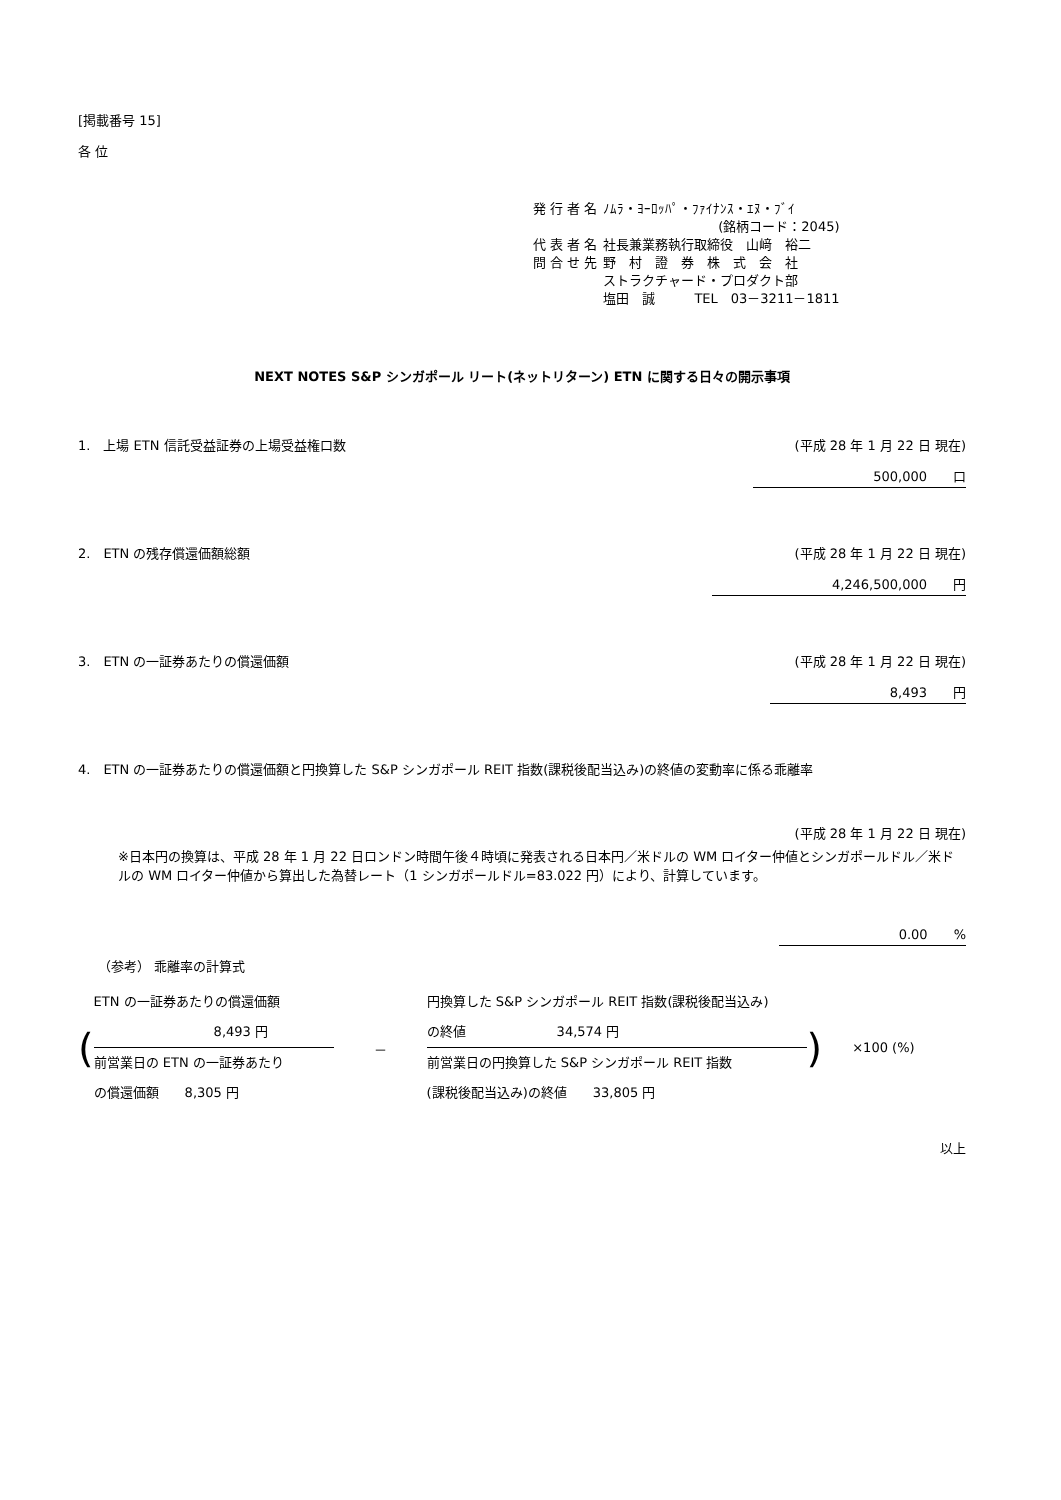[掲載番号 15]
各 位
| 発 行 者 名 | ﾉﾑﾗ・ﾖｰﾛｯﾊﾟ・ﾌｧｲﾅﾝｽ・ｴﾇ・ﾌﾞｲ |
| | (銘柄コード：2045) |
| 代 表 者 名 | 社長兼業務執行取締役 山﨑 裕二 |
| 問 合 せ 先 | 野 村 證 券 株 式 会 社 ストラクチャード・プロダクト部 塩田 誠 TEL 03－3211－1811 |
NEXT NOTES S&P シンガポール リート(ネットリターン) ETN に関する日々の開示事項
1.　上場 ETN 信託受益証券の上場受益権口数 (平成 28 年 1 月 22 日 現在)
500,000　　口
2.　ETN の残存償還価額総額 (平成 28 年 1 月 22 日 現在)
4,246,500,000　　円
3.　ETN の一証券あたりの償還価額 (平成 28 年 1 月 22 日 現在)
8,493　　円
4.　ETN の一証券あたりの償還価額と円換算した S&P シンガポール REIT 指数(課税後配当込み)の終値の変動率に係る乖離率
(平成 28 年 1 月 22 日 現在)
※日本円の換算は、平成 28 年 1 月 22 日ロンドン時間午後４時頃に発表される日本円／米ドルの WM ロイター仲値とシンガポールドル／米ドルの WM ロイター仲値から算出した為替レート（1 シンガポールドル=83.022 円）により、計算しています。
0.00　　%
（参考） 乖離率の計算式
(
ETN の一証券あたりの償還価額
8,493 円
前営業日の ETN の一証券あたり
の償還価額　　8,305 円
－
円換算した S&P シンガポール REIT 指数(課税後配当込み)
の終値　　　　　　　34,574 円
前営業日の円換算した S&P シンガポール REIT 指数
(課税後配当込み)の終値　　33,805 円
) ×100 (%)
以上